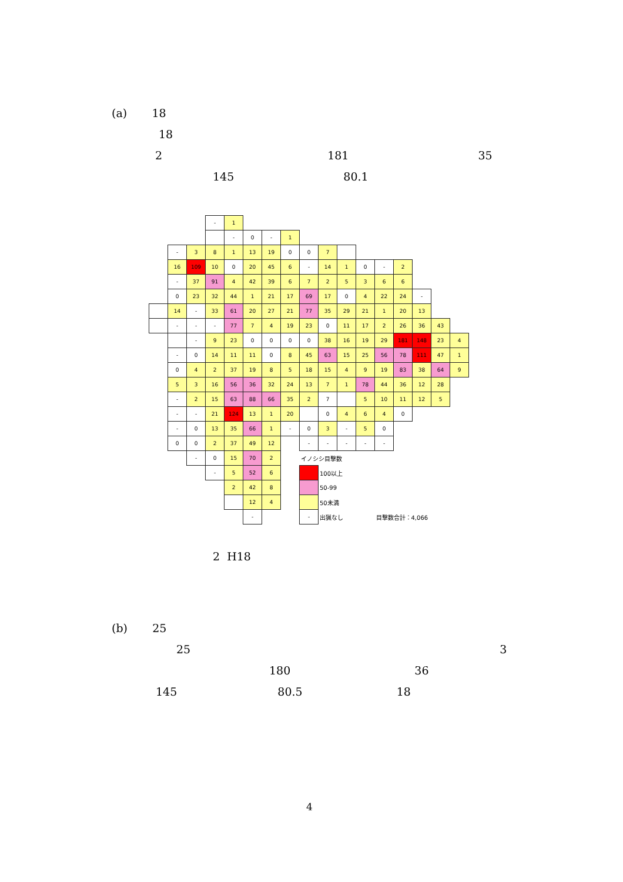(a) 18
18
2 181 35
145 80.1
| | | | - | 1 | | | | | | | | | | | | |
| | | | | - | 0 | - | 1 | | | | | | | | | |
| | - | 3 | 8 | 1 | 13 | 19 | 0 | 0 | 7 | | | | | | | |
| | 16 | 109 | 10 | 0 | 20 | 45 | 6 | - | 14 | 1 | 0 | - | 2 | | | |
| | - | 37 | 91 | 4 | 42 | 39 | 6 | 7 | 2 | 5 | 3 | 6 | 6 | | | |
| | 0 | 23 | 32 | 44 | 1 | 21 | 17 | 69 | 17 | 0 | 4 | 22 | 24 | - | | |
| | 14 | - | 33 | 61 | 20 | 27 | 21 | 77 | 35 | 29 | 21 | 1 | 20 | 13 | | |
| | - | - | - | 77 | 7 | 4 | 19 | 23 | 0 | 11 | 17 | 2 | 26 | 36 | 43 | |
| | | - | 9 | 23 | 0 | 0 | 0 | 0 | 38 | 16 | 19 | 29 | 181 | 148 | 23 | 4 |
| | - | 0 | 14 | 11 | 11 | 0 | 8 | 45 | 63 | 15 | 25 | 56 | 78 | 111 | 47 | 1 |
| | 0 | 4 | 2 | 37 | 19 | 8 | 5 | 18 | 15 | 4 | 9 | 19 | 83 | 38 | 64 | 9 |
| | 5 | 3 | 16 | 56 | 36 | 32 | 24 | 13 | 7 | 1 | 78 | 44 | 36 | 12 | 28 | |
| | - | 2 | 15 | 63 | 88 | 66 | 35 | 2 | 7 | | 5 | 10 | 11 | 12 | 5 | |
| | - | - | 21 | 124 | 13 | 1 | 20 | | 0 | 4 | 6 | 4 | 0 | | | |
| | - | 0 | 13 | 35 | 66 | 1 | - | 0 | 3 | - | 5 | 0 | | | | |
| | 0 | 0 | 2 | 37 | 49 | 12 | | - | - | - | - | - | | | | |
| | | - | 0 | 15 | 70 | 2 | | イノシシ目撃数 | | | | | | | | |
| | | | - | 5 | 52 | 6 | | | 100以上 | | | | | | | |
| | | | | 2 | 42 | 8 | | | 50-99 | | | | | | | |
| | | | | | 12 | 4 | | | 50未満 | | | | | | | |
| | | | | | - | | | - | 出猟なし | | | 目撃数合計：4,066 | | | | |
2 H18
(b) 25
25 3
180 36
145 80.5 18
4